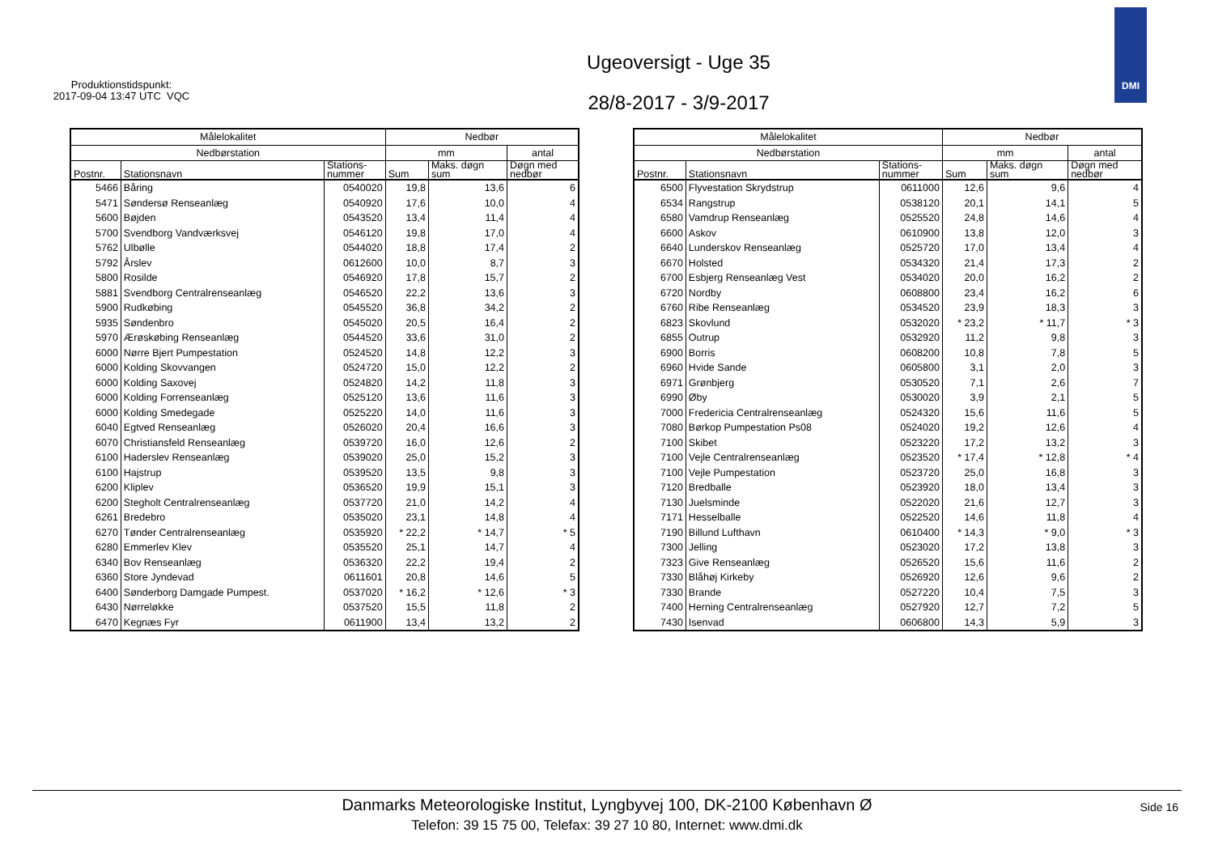Produktionstidspunkt:
2017-09-04 13:47 UTC VQC
Ugeoversigt - Uge 35
28/8-2017 - 3/9-2017
DMI
| Målelokalitet | | | Nedbør | | |
| --- | --- | --- | --- | --- | --- |
| Nedbørstation | | | mm | | antal |
| Postnr. | Stationsnavn | Stations- nummer | Sum | Maks. døgn sum | Døgn med nedbør |
| 5466 | Båring | 0540020 | 19,8 | 13,6 | 6 |
| 5471 | Søndersø Renseanlæg | 0540920 | 17,6 | 10,0 | 4 |
| 5600 | Bøjden | 0543520 | 13,4 | 11,4 | 4 |
| 5700 | Svendborg Vandværksvej | 0546120 | 19,8 | 17,0 | 4 |
| 5762 | Ulbølle | 0544020 | 18,8 | 17,4 | 2 |
| 5792 | Årslev | 0612600 | 10,0 | 8,7 | 3 |
| 5800 | Rosilde | 0546920 | 17,8 | 15,7 | 2 |
| 5881 | Svendborg Centralrenseanlæg | 0546520 | 22,2 | 13,6 | 3 |
| 5900 | Rudkøbing | 0545520 | 36,8 | 34,2 | 2 |
| 5935 | Søndenbro | 0545020 | 20,5 | 16,4 | 2 |
| 5970 | Ærøskøbing Renseanlæg | 0544520 | 33,6 | 31,0 | 2 |
| 6000 | Nørre Bjert Pumpestation | 0524520 | 14,8 | 12,2 | 3 |
| 6000 | Kolding Skovvangen | 0524720 | 15,0 | 12,2 | 2 |
| 6000 | Kolding Saxovej | 0524820 | 14,2 | 11,8 | 3 |
| 6000 | Kolding Forrenseanlæg | 0525120 | 13,6 | 11,6 | 3 |
| 6000 | Kolding Smedegade | 0525220 | 14,0 | 11,6 | 3 |
| 6040 | Egtved Renseanlæg | 0526020 | 20,4 | 16,6 | 3 |
| 6070 | Christiansfeld Renseanlæg | 0539720 | 16,0 | 12,6 | 2 |
| 6100 | Haderslev Renseanlæg | 0539020 | 25,0 | 15,2 | 3 |
| 6100 | Hajstrup | 0539520 | 13,5 | 9,8 | 3 |
| 6200 | Kliplev | 0536520 | 19,9 | 15,1 | 3 |
| 6200 | Stegholt Centralrenseanlæg | 0537720 | 21,0 | 14,2 | 4 |
| 6261 | Bredebro | 0535020 | 23,1 | 14,8 | 4 |
| 6270 | Tønder Centralrenseanlæg | 0535920 | * 22,2 | * 14,7 | * 5 |
| 6280 | Emmerlev Klev | 0535520 | 25,1 | 14,7 | 4 |
| 6340 | Bov Renseanlæg | 0536320 | 22,2 | 19,4 | 2 |
| 6360 | Store Jyndevad | 0611601 | 20,8 | 14,6 | 5 |
| 6400 | Sønderborg Damgade Pumpest. | 0537020 | * 16,2 | * 12,6 | * 3 |
| 6430 | Nørreløkke | 0537520 | 15,5 | 11,8 | 2 |
| 6470 | Kegnæs Fyr | 0611900 | 13,4 | 13,2 | 2 |
| Målelokalitet | | | Nedbør | | |
| --- | --- | --- | --- | --- | --- |
| Nedbørstation | | | mm | | antal |
| Postnr. | Stationsnavn | Stations- nummer | Sum | Maks. døgn sum | Døgn med nedbør |
| 6500 | Flyvestation Skrydstrup | 0611000 | 12,6 | 9,6 | 4 |
| 6534 | Rangstrup | 0538120 | 20,1 | 14,1 | 5 |
| 6580 | Vamdrup Renseanlæg | 0525520 | 24,8 | 14,6 | 4 |
| 6600 | Askov | 0610900 | 13,8 | 12,0 | 3 |
| 6640 | Lunderskov Renseanlæg | 0525720 | 17,0 | 13,4 | 4 |
| 6670 | Holsted | 0534320 | 21,4 | 17,3 | 2 |
| 6700 | Esbjerg Renseanlæg Vest | 0534020 | 20,0 | 16,2 | 2 |
| 6720 | Nordby | 0608800 | 23,4 | 16,2 | 6 |
| 6760 | Ribe Renseanlæg | 0534520 | 23,9 | 18,3 | 3 |
| 6823 | Skovlund | 0532020 | * 23,2 | * 11,7 | * 3 |
| 6855 | Outrup | 0532920 | 11,2 | 9,8 | 3 |
| 6900 | Borris | 0608200 | 10,8 | 7,8 | 5 |
| 6960 | Hvide Sande | 0605800 | 3,1 | 2,0 | 3 |
| 6971 | Grønbjerg | 0530520 | 7,1 | 2,6 | 7 |
| 6990 | Øby | 0530020 | 3,9 | 2,1 | 5 |
| 7000 | Fredericia Centralrenseanlæg | 0524320 | 15,6 | 11,6 | 5 |
| 7080 | Børkop Pumpestation Ps08 | 0524020 | 19,2 | 12,6 | 4 |
| 7100 | Skibet | 0523220 | 17,2 | 13,2 | 3 |
| 7100 | Vejle Centralrenseanlæg | 0523520 | * 17,4 | * 12,8 | * 4 |
| 7100 | Vejle Pumpestation | 0523720 | 25,0 | 16,8 | 3 |
| 7120 | Bredballe | 0523920 | 18,0 | 13,4 | 3 |
| 7130 | Juelsminde | 0522020 | 21,6 | 12,7 | 3 |
| 7171 | Hesselballe | 0522520 | 14,6 | 11,8 | 4 |
| 7190 | Billund Lufthavn | 0610400 | * 14,3 | * 9,0 | * 3 |
| 7300 | Jelling | 0523020 | 17,2 | 13,8 | 3 |
| 7323 | Give Renseanlæg | 0526520 | 15,6 | 11,6 | 2 |
| 7330 | Blåhøj Kirkeby | 0526920 | 12,6 | 9,6 | 2 |
| 7330 | Brande | 0527220 | 10,4 | 7,5 | 3 |
| 7400 | Herning Centralrenseanlæg | 0527920 | 12,7 | 7,2 | 5 |
| 7430 | Isenvad | 0606800 | 14,3 | 5,9 | 3 |
Danmarks Meteorologiske Institut, Lyngbyvej 100, DK-2100 København Ø
Telefon: 39 15 75 00, Telefax: 39 27 10 80, Internet: www.dmi.dk
Side 16